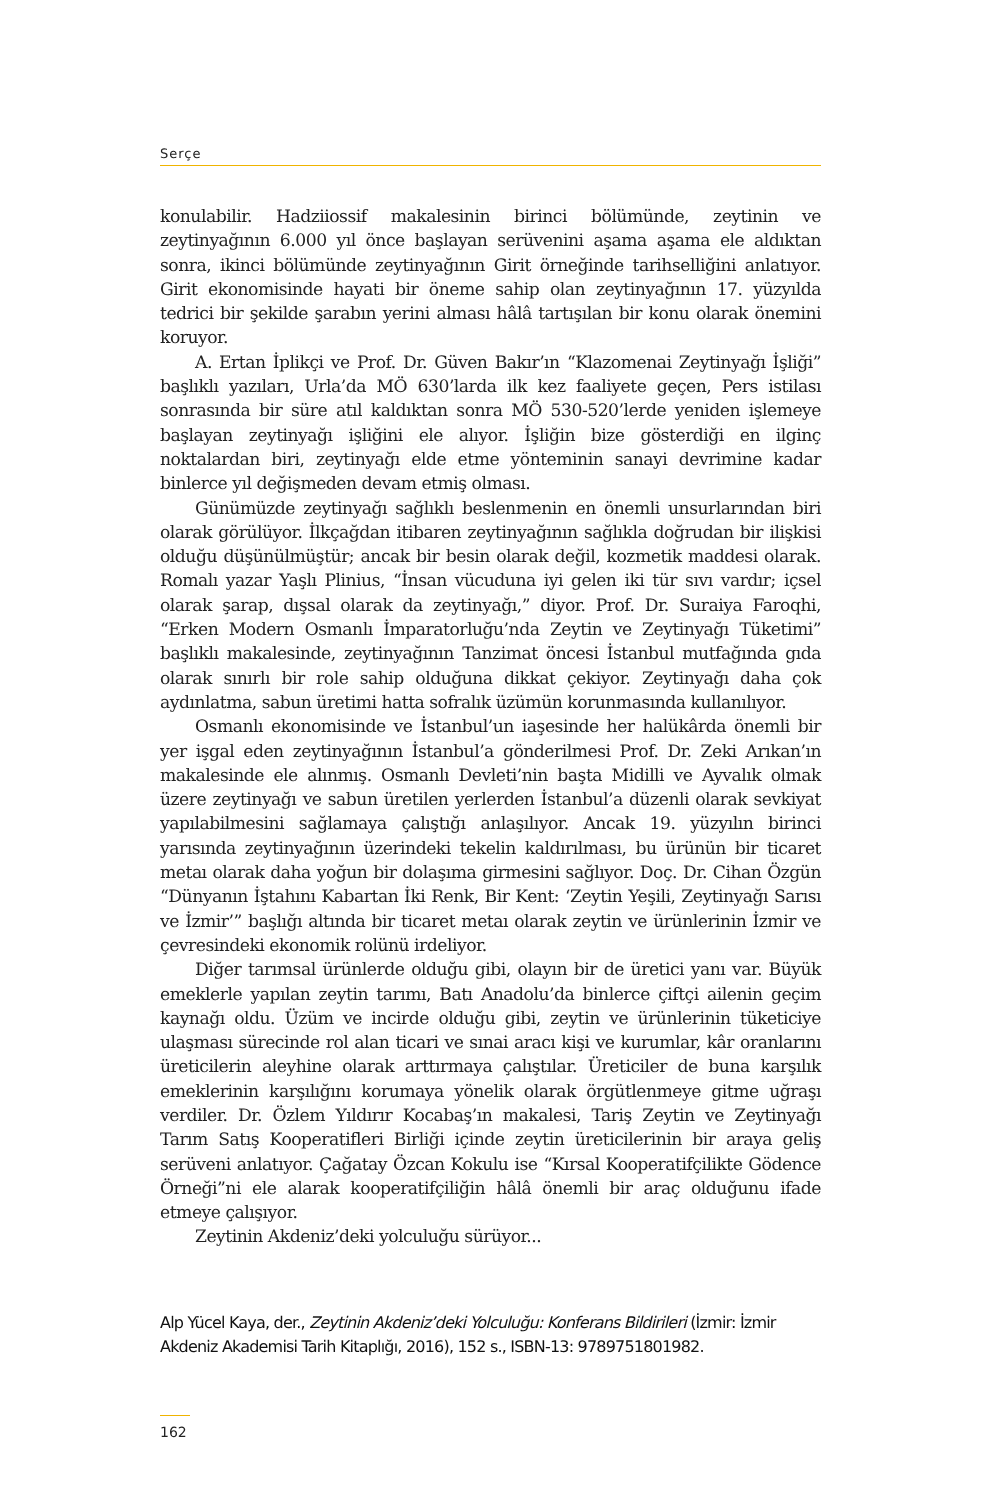Serçe
konulabilir. Hadziiossif makalesinin birinci bölümünde, zeytinin ve zeytinyağının 6.000 yıl önce başlayan serüvenini aşama aşama ele aldıktan sonra, ikinci bölümünde zeytinyağının Girit örneğinde tarihselliğini anlatıyor. Girit ekonomisinde hayati bir öneme sahip olan zeytinyağının 17. yüzyılda tedrici bir şekilde şarabın yerini alması hâlâ tartışılan bir konu olarak önemini koruyor.
A. Ertan İplikçi ve Prof. Dr. Güven Bakır’ın “Klazomenai Zeytinyağı İşliği” başlıklı yazıları, Urla’da MÖ 630’larda ilk kez faaliyete geçen, Pers istilası sonrasında bir süre atıl kaldıktan sonra MÖ 530-520’lerde yeniden işlemeye başlayan zeytinyağı işliğini ele alıyor. İşliğin bize gösterdiği en ilginç noktalardan biri, zeytinyağı elde etme yönteminin sanayi devrimine kadar binlerce yıl değişmeden devam etmiş olması.
Günümüzde zeytinyağı sağlıklı beslenmenin en önemli unsurlarından biri olarak görülüyor. İlkçağdan itibaren zeytinyağının sağlıkla doğrudan bir ilişkisi olduğu düşünülmüştür; ancak bir besin olarak değil, kozmetik maddesi olarak. Romalı yazar Yaşlı Plinius, “İnsan vücuduna iyi gelen iki tür sıvı vardır; içsel olarak şarap, dışsal olarak da zeytinyağı,” diyor. Prof. Dr. Suraiya Faroqhi, “Erken Modern Osmanlı İmparatorluğu’nda Zeytin ve Zeytinyağı Tüketimi” başlıklı makalesinde, zeytinyağının Tanzimat öncesi İstanbul mutfağında gıda olarak sınırlı bir role sahip olduğuna dikkat çekiyor. Zeytinyağı daha çok aydınlatma, sabun üretimi hatta sofralık üzümün korunmasında kullanılıyor.
Osmanlı ekonomisinde ve İstanbul’un iaşesinde her halükârda önemli bir yer işgal eden zeytinyağının İstanbul’a gönderilmesi Prof. Dr. Zeki Arıkan’ın makalesinde ele alınmış. Osmanlı Devleti’nin başta Midilli ve Ayvalık olmak üzere zeytinyağı ve sabun üretilen yerlerden İstanbul’a düzenli olarak sevkiyat yapılabilmesini sağlamaya çalıştığı anlaşılıyor. Ancak 19. yüzyılın birinci yarısında zeytinyağının üzerindeki tekelin kaldırılması, bu ürünün bir ticaret metaı olarak daha yoğun bir dolaşıma girmesini sağlıyor. Doç. Dr. Cihan Özgün “Dünyanın İştahını Kabartan İki Renk, Bir Kent: ‘Zeytin Yeşili, Zeytinyağı Sarısı ve İzmir’” başlığı altında bir ticaret metaı olarak zeytin ve ürünlerinin İzmir ve çevresindeki ekonomik rolünü irdeliyor.
Diğer tarımsal ürünlerde olduğu gibi, olayın bir de üretici yanı var. Büyük emeklerle yapılan zeytin tarımı, Batı Anadolu’da binlerce çiftçi ailenin geçim kaynağı oldu. Üzüm ve incirde olduğu gibi, zeytin ve ürünlerinin tüketiciye ulaşması sürecinde rol alan ticari ve sınai aracı kişi ve kurumlar, kâr oranlarını üreticilerin aleyhine olarak arttırmaya çalıştılar. Üreticiler de buna karşılık emeklerinin karşılığını korumaya yönelik olarak örgütlenmeye gitme uğraşı verdiler. Dr. Özlem Yıldırır Kocabaş’ın makalesi, Tariş Zeytin ve Zeytinyağı Tarım Satış Kooperatifleri Birliği içinde zeytin üreticilerinin bir araya geliş serüveni anlatıyor. Çağatay Özcan Kokulu ise “Kırsal Kooperatifçilikte Gödence Örneği”ni ele alarak kooperatifçiliğin hâlâ önemli bir araç olduğunu ifade etmeye çalışıyor.
Zeytinin Akdeniz’deki yolculuğu sürüyor...
Alp Yücel Kaya, der., Zeytinin Akdeniz’deki Yolculuğu: Konferans Bildirileri (İzmir: İzmir Akdeniz Akademisi Tarih Kitaplığı, 2016), 152 s., ISBN-13: 9789751801982.
162